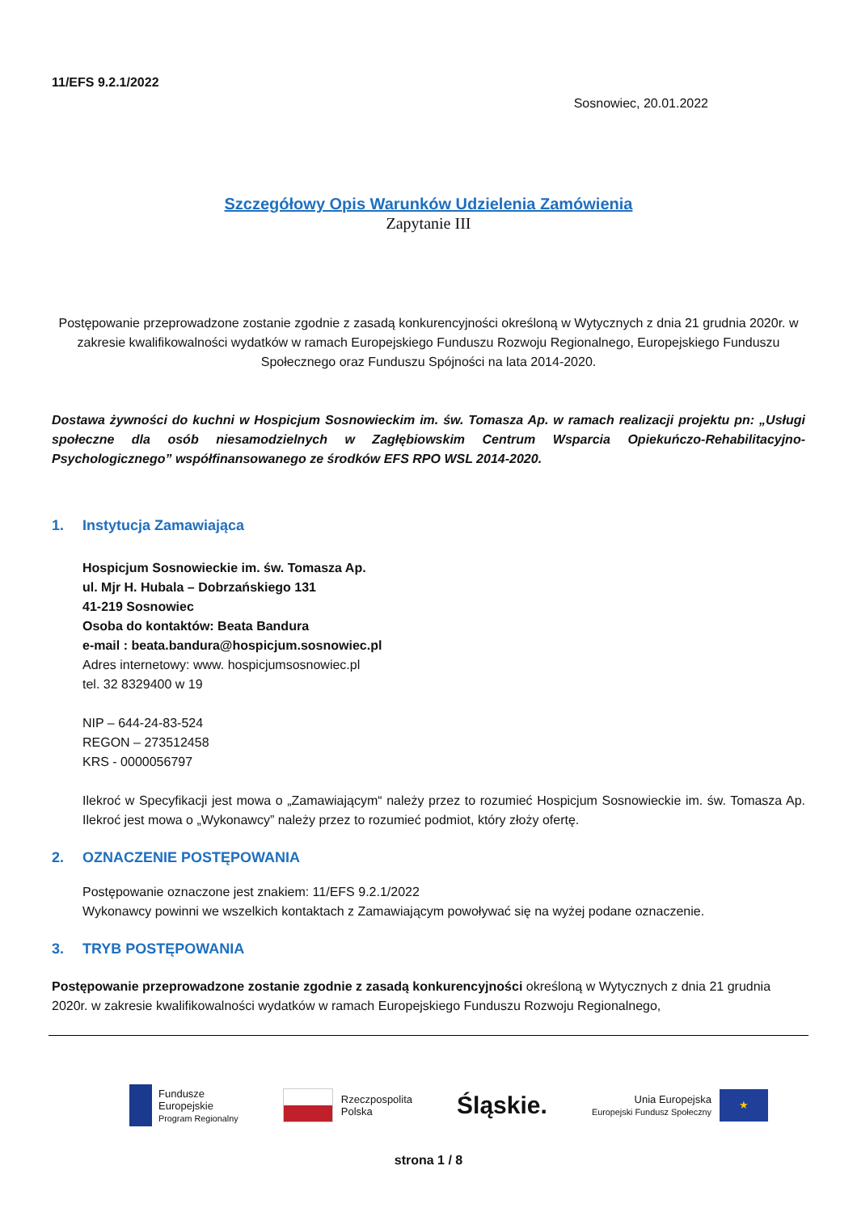11/EFS 9.2.1/2022
Sosnowiec, 20.01.2022
Szczegółowy Opis Warunków Udzielenia Zamówienia
Zapytanie III
Postępowanie przeprowadzone zostanie zgodnie z zasadą konkurencyjności określoną w Wytycznych z dnia 21 grudnia 2020r. w zakresie kwalifikowalności wydatków w ramach Europejskiego Funduszu Rozwoju Regionalnego, Europejskiego Funduszu Społecznego oraz Funduszu Spójności na lata 2014-2020.
Dostawa żywności do kuchni w Hospicjum Sosnowieckim im. św. Tomasza Ap. w ramach realizacji projektu pn: „Usługi społeczne dla osób niesamodzielnych w Zagłębiowskim Centrum Wsparcia Opiekuńczo-Rehabilitacyjno-Psychologicznego” współfinansowanego ze środków EFS RPO WSL 2014-2020.
1. Instytucja Zamawiająca
Hospicjum Sosnowieckie im. św. Tomasza Ap.
ul. Mjr H. Hubala – Dobrzańskiego 131
41-219 Sosnowiec
Osoba do kontaktów: Beata Bandura
e-mail : beata.bandura@hospicjum.sosnowiec.pl
Adres internetowy: www. hospicjumsosnowiec.pl
tel. 32 8329400 w 19
NIP – 644-24-83-524
REGON – 273512458
KRS - 0000056797
Ilekroć w Specyfikacji jest mowa o „Zamawiającym“ należy przez to rozumieć Hospicjum Sosnowieckie im. św. Tomasza Ap. Ilekroć jest mowa o „Wykonawcy” należy przez to rozumieć podmiot, który złoży ofertę.
2. OZNACZENIE POSTĘPOWANIA
Postępowanie oznaczone jest znakiem: 11/EFS 9.2.1/2022
Wykonawcy powinni we wszelkich kontaktach z Zamawiającym powoływać się na wyżej podane oznaczenie.
3. TRYB POSTĘPOWANIA
Postępowanie przeprowadzone zostanie zgodnie z zasadą konkurencyjności określoną w Wytycznych z dnia 21 grudnia 2020r. w zakresie kwalifikowalności wydatków w ramach Europejskiego Funduszu Rozwoju Regionalnego,
Fundusze
Europejskie
Program Regionalny
Rzeczpospolita
Polska
Śląskie.
Unia Europejska
Europejski Fundusz Społeczny
★
strona 1 / 8